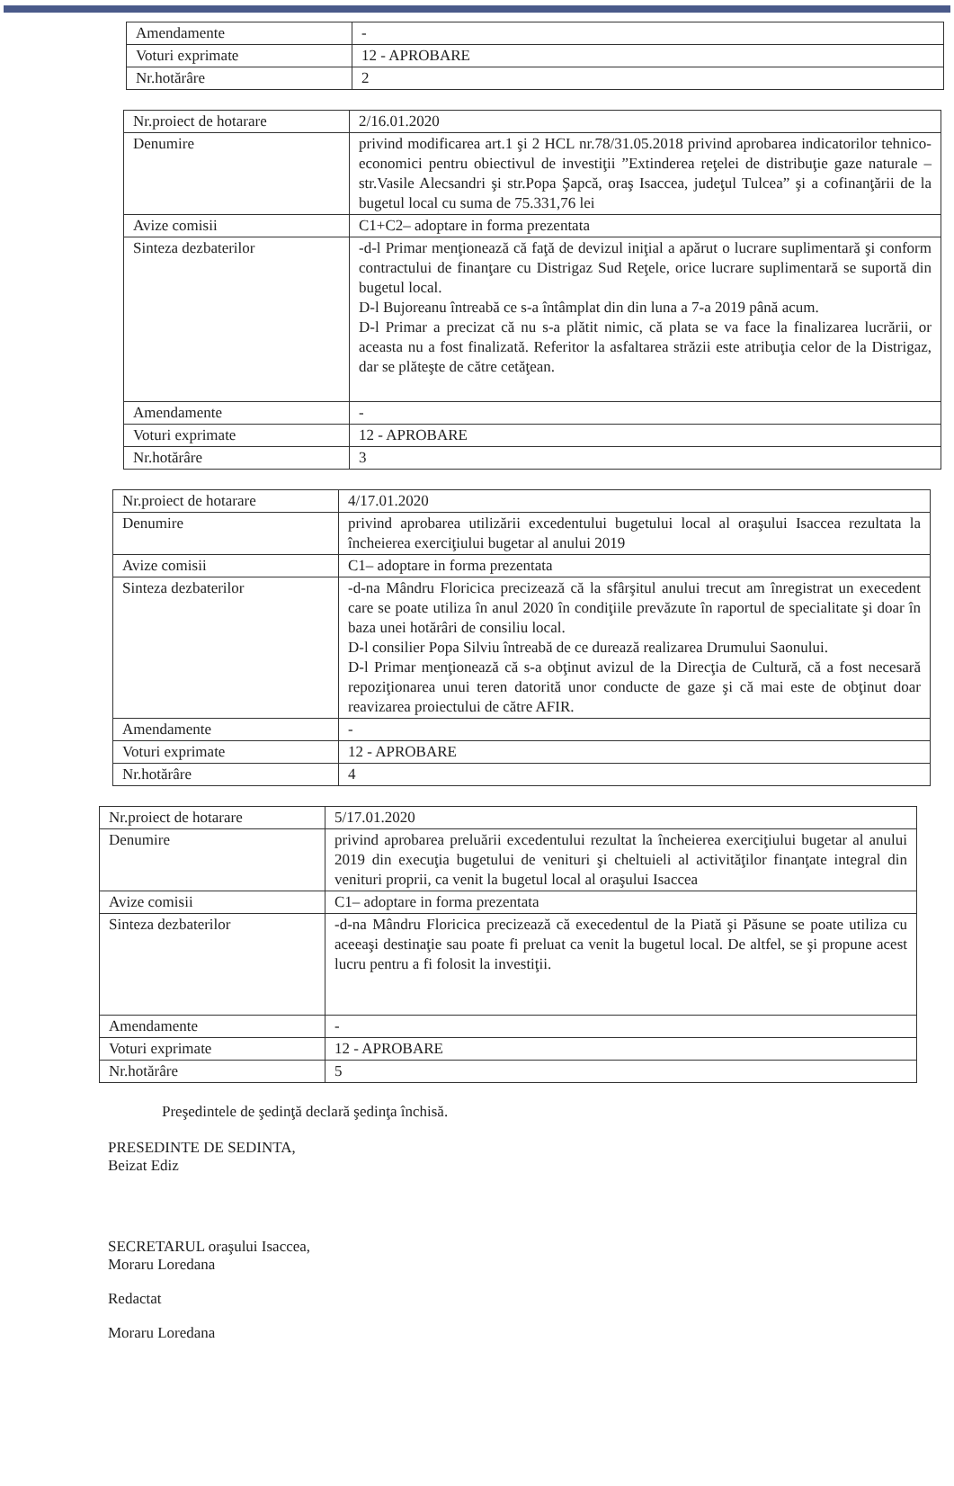| Amendamente | - |
| Voturi exprimate | 12 - APROBARE |
| Nr.hotărâre | 2 |
| Nr.proiect de hotarare | 2/16.01.2020 |
| Denumire | privind modificarea art.1 şi 2 HCL nr.78/31.05.2018 privind aprobarea indicatorilor tehnico-economici pentru obiectivul de investiţii ”Extinderea reţelei de distribuţie gaze naturale – str.Vasile Alecsandri şi str.Popa Şapcă, oraş Isaccea, judeţul Tulcea” şi a cofinanţării de la bugetul local cu suma de 75.331,76 lei |
| Avize comisii | C1+C2– adoptare in forma prezentata |
| Sinteza dezbaterilor | -d-l Primar menţionează că faţă de devizul iniţial a apărut o lucrare suplimentară şi conform contractului de finanţare cu Distrigaz Sud Reţele, orice lucrare suplimentară se suportă din bugetul local. D-l Bujoreanu întreabă ce s-a întâmplat din din luna a 7-a 2019 până acum. D-l Primar a precizat că nu s-a plătit nimic, că plata se va face la finalizarea lucrării, or aceasta nu a fost finalizată. Referitor la asfaltarea străzii este atribuţia celor de la Distrigaz, dar se plăteşte de către cetăţean. |
| Amendamente | - |
| Voturi exprimate | 12 - APROBARE |
| Nr.hotărâre | 3 |
| Nr.proiect de hotarare | 4/17.01.2020 |
| Denumire | privind aprobarea utilizării excedentului bugetului local al oraşului Isaccea rezultata la încheierea exerciţiului bugetar al anului 2019 |
| Avize comisii | C1– adoptare in forma prezentata |
| Sinteza dezbaterilor | -d-na Mândru Floricica precizează că la sfârşitul anului trecut am înregistrat un execedent care se poate utiliza în anul 2020 în condiţiile prevăzute în raportul de specialitate şi doar în baza unei hotărâri de consiliu local. D-l consilier Popa Silviu întreabă de ce durează realizarea Drumului Saonului. D-l Primar menţionează că s-a obţinut avizul de la Direcţia de Cultură, că a fost necesară repoziţionarea unui teren datorită unor conducte de gaze şi că mai este de obţinut doar reavizarea proiectului de către AFIR. |
| Amendamente | - |
| Voturi exprimate | 12 - APROBARE |
| Nr.hotărâre | 4 |
| Nr.proiect de hotarare | 5/17.01.2020 |
| Denumire | privind aprobarea preluării excedentului rezultat la încheierea exerciţiului bugetar al anului 2019 din execuţia bugetului de venituri şi cheltuieli al activităţilor finanţate integral din venituri proprii, ca venit la bugetul local al oraşului Isaccea |
| Avize comisii | C1– adoptare in forma prezentata |
| Sinteza dezbaterilor | -d-na Mândru Floricica precizează că execedentul de la Piată şi Păsune se poate utiliza cu aceeaşi destinaţie sau poate fi preluat ca venit la bugetul local. De altfel, se şi propune acest lucru pentru a fi folosit la investiţii. |
| Amendamente | - |
| Voturi exprimate | 12 - APROBARE |
| Nr.hotărâre | 5 |
Preşedintele de şedinţă declară şedinţa închisă.
PRESEDINTE DE SEDINTA,
Beizat Ediz
SECRETARUL oraşului Isaccea,
Moraru Loredana
Redactat
Moraru Loredana